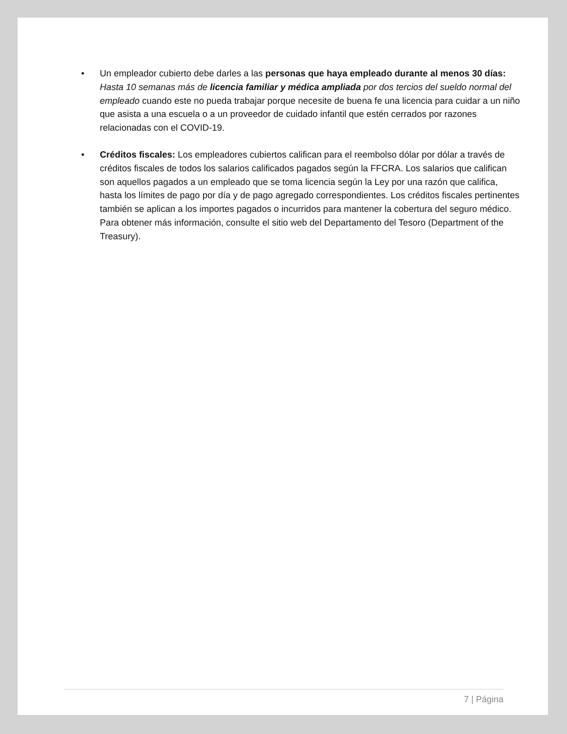• Un empleador cubierto debe darles a las personas que haya empleado durante al menos 30 días: Hasta 10 semanas más de licencia familiar y médica ampliada por dos tercios del sueldo normal del empleado cuando este no pueda trabajar porque necesite de buena fe una licencia para cuidar a un niño que asista a una escuela o a un proveedor de cuidado infantil que estén cerrados por razones relacionadas con el COVID-19.
• Créditos fiscales: Los empleadores cubiertos califican para el reembolso dólar por dólar a través de créditos fiscales de todos los salarios calificados pagados según la FFCRA. Los salarios que califican son aquellos pagados a un empleado que se toma licencia según la Ley por una razón que califica, hasta los límites de pago por día y de pago agregado correspondientes. Los créditos fiscales pertinentes también se aplican a los importes pagados o incurridos para mantener la cobertura del seguro médico. Para obtener más información, consulte el sitio web del Departamento del Tesoro (Department of the Treasury).
7 | Página